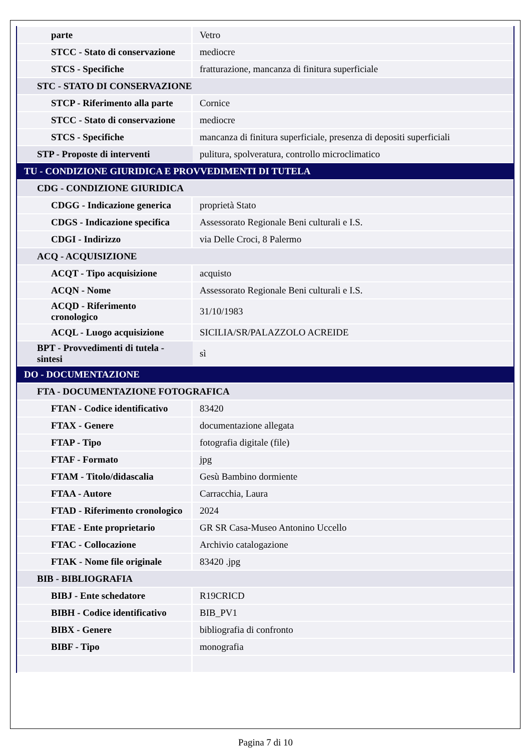| parte | Vetro |
| STCC - Stato di conservazione | mediocre |
| STCS - Specifiche | fratturazione, mancanza di finitura superficiale |
| STC - STATO DI CONSERVAZIONE | |
| STCP - Riferimento alla parte | Cornice |
| STCC - Stato di conservazione | mediocre |
| STCS - Specifiche | mancanza di finitura superficiale, presenza di depositi superficiali |
| STP - Proposte di interventi | pulitura, spolveratura, controllo microclimatico |
| TU - CONDIZIONE GIURIDICA E PROVVEDIMENTI DI TUTELA | |
| CDG - CONDIZIONE GIURIDICA | |
| CDGG - Indicazione generica | proprietà Stato |
| CDGS - Indicazione specifica | Assessorato Regionale Beni culturali e I.S. |
| CDGI - Indirizzo | via Delle Croci, 8 Palermo |
| ACQ - ACQUISIZIONE | |
| ACQT - Tipo acquisizione | acquisto |
| ACQN - Nome | Assessorato Regionale Beni culturali e I.S. |
| ACQD - Riferimento cronologico | 31/10/1983 |
| ACQL - Luogo acquisizione | SICILIA/SR/PALAZZOLO ACREIDE |
| BPT - Provvedimenti di tutela - sintesi | sì |
| DO - DOCUMENTAZIONE | |
| FTA - DOCUMENTAZIONE FOTOGRAFICA | |
| FTAN - Codice identificativo | 83420 |
| FTAX - Genere | documentazione allegata |
| FTAP - Tipo | fotografia digitale (file) |
| FTAF - Formato | jpg |
| FTAM - Titolo/didascalia | Gesù Bambino dormiente |
| FTAA - Autore | Carracchia, Laura |
| FTAD - Riferimento cronologico | 2024 |
| FTAE - Ente proprietario | GR SR Casa-Museo Antonino Uccello |
| FTAC - Collocazione | Archivio catalogazione |
| FTAK - Nome file originale | 83420 .jpg |
| BIB - BIBLIOGRAFIA | |
| BIBJ - Ente schedatore | R19CRICD |
| BIBH - Codice identificativo | BIB_PV1 |
| BIBX - Genere | bibliografia di confronto |
| BIBF - Tipo | monografia |
Pagina 7 di 10